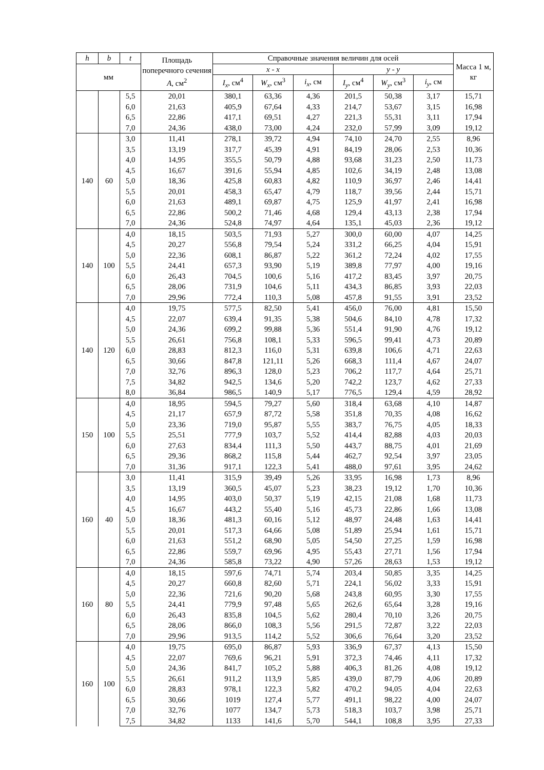| h | b | t | Площадь поперечного сечения A , см<sup>2</sup> | Справочные значения величин для осей | | | | | | Масса 1 м, кг |
| --- | --- | --- | --- | --- | --- | --- | --- | --- | --- | --- |
| мм | | | | x - x | | | y - y | | | |
| | | | | I<sub>x</sub> , см<sup>4</sup> | W<sub>x</sub> , см<sup>3</sup> | i<sub>x</sub> , см | I<sub>y</sub> , см<sup>4</sup> | W<sub>y</sub> , см<sup>3</sup> | i<sub>y</sub> , см | |
| | | 5,5 | 20,01 | 380,1 | 63,36 | 4,36 | 201,5 | 50,38 | 3,17 | 15,71 |
| | | 6,0 | 21,63 | 405,9 | 67,64 | 4,33 | 214,7 | 53,67 | 3,15 | 16,98 |
| | | 6,5 | 22,86 | 417,1 | 69,51 | 4,27 | 221,3 | 55,31 | 3,11 | 17,94 |
| | | 7,0 | 24,36 | 438,0 | 73,00 | 4,24 | 232,0 | 57,99 | 3,09 | 19,12 |
| 140 | 60 | 3,0 | 11,41 | 278,1 | 39,72 | 4,94 | 74,10 | 24,70 | 2,55 | 8,96 |
| | | 3,5 | 13,19 | 317,7 | 45,39 | 4,91 | 84,19 | 28,06 | 2,53 | 10,36 |
| | | 4,0 | 14,95 | 355,5 | 50,79 | 4,88 | 93,68 | 31,23 | 2,50 | 11,73 |
| | | 4,5 | 16,67 | 391,6 | 55,94 | 4,85 | 102,6 | 34,19 | 2,48 | 13,08 |
| | | 5,0 | 18,36 | 425,8 | 60,83 | 4,82 | 110,9 | 36,97 | 2,46 | 14,41 |
| | | 5,5 | 20,01 | 458,3 | 65,47 | 4,79 | 118,7 | 39,56 | 2,44 | 15,71 |
| | | 6,0 | 21,63 | 489,1 | 69,87 | 4,75 | 125,9 | 41,97 | 2,41 | 16,98 |
| | | 6,5 | 22,86 | 500,2 | 71,46 | 4,68 | 129,4 | 43,13 | 2,38 | 17,94 |
| | | 7,0 | 24,36 | 524,8 | 74,97 | 4,64 | 135,1 | 45,03 | 2,36 | 19,12 |
| 140 | 100 | 4,0 | 18,15 | 503,5 | 71,93 | 5,27 | 300,0 | 60,00 | 4,07 | 14,25 |
| | | 4,5 | 20,27 | 556,8 | 79,54 | 5,24 | 331,2 | 66,25 | 4,04 | 15,91 |
| | | 5,0 | 22,36 | 608,1 | 86,87 | 5,22 | 361,2 | 72,24 | 4,02 | 17,55 |
| | | 5,5 | 24,41 | 657,3 | 93,90 | 5,19 | 389,8 | 77,97 | 4,00 | 19,16 |
| | | 6,0 | 26,43 | 704,5 | 100,6 | 5,16 | 417,2 | 83,45 | 3,97 | 20,75 |
| | | 6,5 | 28,06 | 731,9 | 104,6 | 5,11 | 434,3 | 86,85 | 3,93 | 22,03 |
| | | 7,0 | 29,96 | 772,4 | 110,3 | 5,08 | 457,8 | 91,55 | 3,91 | 23,52 |
| 140 | 120 | 4,0 | 19,75 | 577,5 | 82,50 | 5,41 | 456,0 | 76,00 | 4,81 | 15,50 |
| | | 4,5 | 22,07 | 639,4 | 91,35 | 5,38 | 504,6 | 84,10 | 4,78 | 17,32 |
| | | 5,0 | 24,36 | 699,2 | 99,88 | 5,36 | 551,4 | 91,90 | 4,76 | 19,12 |
| | | 5,5 | 26,61 | 756,8 | 108,1 | 5,33 | 596,5 | 99,41 | 4,73 | 20,89 |
| | | 6,0 | 28,83 | 812,3 | 116,0 | 5,31 | 639,8 | 106,6 | 4,71 | 22,63 |
| | | 6,5 | 30,66 | 847,8 | 121,11 | 5,26 | 668,3 | 111,4 | 4,67 | 24,07 |
| | | 7,0 | 32,76 | 896,3 | 128,0 | 5,23 | 706,2 | 117,7 | 4,64 | 25,71 |
| | | 7,5 | 34,82 | 942,5 | 134,6 | 5,20 | 742,2 | 123,7 | 4,62 | 27,33 |
| | | 8,0 | 36,84 | 986,5 | 140,9 | 5,17 | 776,5 | 129,4 | 4,59 | 28,92 |
| 150 | 100 | 4,0 | 18,95 | 594,5 | 79,27 | 5,60 | 318,4 | 63,68 | 4,10 | 14,87 |
| | | 4,5 | 21,17 | 657,9 | 87,72 | 5,58 | 351,8 | 70,35 | 4,08 | 16,62 |
| | | 5,0 | 23,36 | 719,0 | 95,87 | 5,55 | 383,7 | 76,75 | 4,05 | 18,33 |
| | | 5,5 | 25,51 | 777,9 | 103,7 | 5,52 | 414,4 | 82,88 | 4,03 | 20,03 |
| | | 6,0 | 27,63 | 834,4 | 111,3 | 5,50 | 443,7 | 88,75 | 4,01 | 21,69 |
| | | 6,5 | 29,36 | 868,2 | 115,8 | 5,44 | 462,7 | 92,54 | 3,97 | 23,05 |
| | | 7,0 | 31,36 | 917,1 | 122,3 | 5,41 | 488,0 | 97,61 | 3,95 | 24,62 |
| 160 | 40 | 3,0 | 11,41 | 315,9 | 39,49 | 5,26 | 33,95 | 16,98 | 1,73 | 8,96 |
| | | 3,5 | 13,19 | 360,5 | 45,07 | 5,23 | 38,23 | 19,12 | 1,70 | 10,36 |
| | | 4,0 | 14,95 | 403,0 | 50,37 | 5,19 | 42,15 | 21,08 | 1,68 | 11,73 |
| | | 4,5 | 16,67 | 443,2 | 55,40 | 5,16 | 45,73 | 22,86 | 1,66 | 13,08 |
| | | 5,0 | 18,36 | 481,3 | 60,16 | 5,12 | 48,97 | 24,48 | 1,63 | 14,41 |
| | | 5,5 | 20,01 | 517,3 | 64,66 | 5,08 | 51,89 | 25,94 | 1,61 | 15,71 |
| | | 6,0 | 21,63 | 551,2 | 68,90 | 5,05 | 54,50 | 27,25 | 1,59 | 16,98 |
| | | 6,5 | 22,86 | 559,7 | 69,96 | 4,95 | 55,43 | 27,71 | 1,56 | 17,94 |
| | | 7,0 | 24,36 | 585,8 | 73,22 | 4,90 | 57,26 | 28,63 | 1,53 | 19,12 |
| 160 | 80 | 4,0 | 18,15 | 597,6 | 74,71 | 5,74 | 203,4 | 50,85 | 3,35 | 14,25 |
| | | 4,5 | 20,27 | 660,8 | 82,60 | 5,71 | 224,1 | 56,02 | 3,33 | 15,91 |
| | | 5,0 | 22,36 | 721,6 | 90,20 | 5,68 | 243,8 | 60,95 | 3,30 | 17,55 |
| | | 5,5 | 24,41 | 779,9 | 97,48 | 5,65 | 262,6 | 65,64 | 3,28 | 19,16 |
| | | 6,0 | 26,43 | 835,8 | 104,5 | 5,62 | 280,4 | 70,10 | 3,26 | 20,75 |
| | | 6,5 | 28,06 | 866,0 | 108,3 | 5,56 | 291,5 | 72,87 | 3,22 | 22,03 |
| | | 7,0 | 29,96 | 913,5 | 114,2 | 5,52 | 306,6 | 76,64 | 3,20 | 23,52 |
| 160 | 100 | 4,0 | 19,75 | 695,0 | 86,87 | 5,93 | 336,9 | 67,37 | 4,13 | 15,50 |
| | | 4,5 | 22,07 | 769,6 | 96,21 | 5,91 | 372,3 | 74,46 | 4,11 | 17,32 |
| | | 5,0 | 24,36 | 841,7 | 105,2 | 5,88 | 406,3 | 81,26 | 4,08 | 19,12 |
| | | 5,5 | 26,61 | 911,2 | 113,9 | 5,85 | 439,0 | 87,79 | 4,06 | 20,89 |
| | | 6,0 | 28,83 | 978,1 | 122,3 | 5,82 | 470,2 | 94,05 | 4,04 | 22,63 |
| | | 6,5 | 30,66 | 1019 | 127,4 | 5,77 | 491,1 | 98,22 | 4,00 | 24,07 |
| | | 7,0 | 32,76 | 1077 | 134,7 | 5,73 | 518,3 | 103,7 | 3,98 | 25,71 |
| | | 7,5 | 34,82 | 1133 | 141,6 | 5,70 | 544,1 | 108,8 | 3,95 | 27,33 |